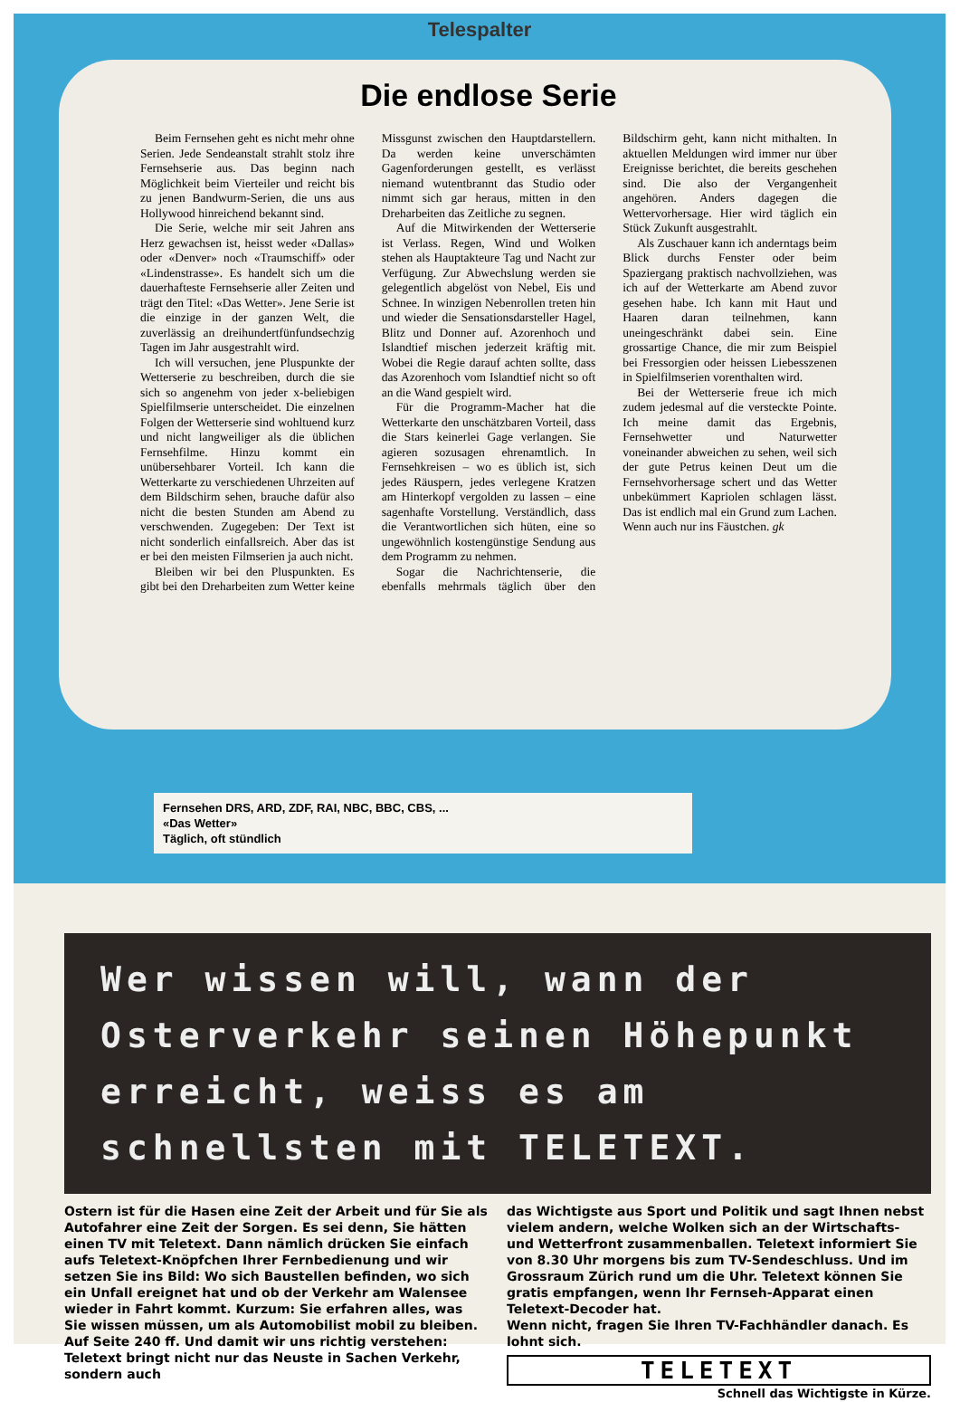Telespalter
Die endlose Serie
Beim Fernsehen geht es nicht mehr ohne Serien. Jede Sendeanstalt strahlt stolz ihre Fernsehserie aus. Das beginn nach Möglichkeit beim Vierteiler und reicht bis zu jenen Bandwurm-Serien, die uns aus Hollywood hinreichend bekannt sind.
Die Serie, welche mir seit Jahren ans Herz gewachsen ist, heisst weder «Dallas» oder «Denver» noch «Traumschiff» oder «Lindenstrasse». Es handelt sich um die dauerhafteste Fernsehserie aller Zeiten und trägt den Titel: «Das Wetter». Jene Serie ist die einzige in der ganzen Welt, die zuverlässig an dreihundertfünfundsechzig Tagen im Jahr ausgestrahlt wird.
Ich will versuchen, jene Pluspunkte der Wetterserie zu beschreiben, durch die sie sich so angenehm von jeder x-beliebigen Spielfilmserie unterscheidet. Die einzelnen Folgen der Wetterserie sind wohltuend kurz und nicht langweiliger als die üblichen Fernsehfilme. Hinzu kommt ein unübersehbarer Vorteil. Ich kann die Wetterkarte zu verschiedenen Uhrzeiten auf dem Bildschirm sehen, brauche dafür also nicht die besten Stunden am Abend zu verschwenden. Zugegeben: Der Text ist nicht sonderlich einfallsreich. Aber das ist er bei den meisten Filmserien ja auch nicht.
Bleiben wir bei den Pluspunkten. Es gibt bei den Dreharbeiten zum Wetter keine Missgunst zwischen den Hauptdarstellern. Da werden keine unverschämten Gagenforderungen gestellt, es verlässt niemand wutentbrannt das Studio oder nimmt sich gar heraus, mitten in den Dreharbeiten das Zeitliche zu segnen.
Auf die Mitwirkenden der Wetterserie ist Verlass. Regen, Wind und Wolken stehen als Hauptakteure Tag und Nacht zur Verfügung. Zur Abwechslung werden sie gelegentlich abgelöst von Nebel, Eis und Schnee. In winzigen Nebenrollen treten hin und wieder die Sensationsdarsteller Hagel, Blitz und Donner auf. Azorenhoch und Islandtief mischen jederzeit kräftig mit. Wobei die Regie darauf achten sollte, dass das Azorenhoch vom Islandtief nicht so oft an die Wand gespielt wird.
Für die Programm-Macher hat die Wetterkarte den unschätzbaren Vorteil, dass die Stars keinerlei Gage verlangen. Sie agieren sozusagen ehrenamtlich. In Fernsehkreisen – wo es üblich ist, sich jedes Räuspern, jedes verlegene Kratzen am Hinterkopf vergolden zu lassen – eine sagenhafte Vorstellung. Verständlich, dass die Verantwortlichen sich hüten, eine so ungewöhnlich kostengünstige Sendung aus dem Programm zu nehmen.
Sogar die Nachrichtenserie, die ebenfalls mehrmals täglich über den Bildschirm geht, kann nicht mithalten. In aktuellen Meldungen wird immer nur über Ereignisse berichtet, die bereits geschehen sind. Die also der Vergangenheit angehören. Anders dagegen die Wettervorhersage. Hier wird täglich ein Stück Zukunft ausgestrahlt.
Als Zuschauer kann ich anderntags beim Blick durchs Fenster oder beim Spaziergang praktisch nachvollziehen, was ich auf der Wetterkarte am Abend zuvor gesehen habe. Ich kann mit Haut und Haaren daran teilnehmen, kann uneingeschränkt dabei sein. Eine grossartige Chance, die mir zum Beispiel bei Fressorgien oder heissen Liebesszenen in Spielfilmserien vorenthalten wird.
Bei der Wetterserie freue ich mich zudem jedesmal auf die versteckte Pointe. Ich meine damit das Ergebnis, Fernsehwetter und Naturwetter voneinander abweichen zu sehen, weil sich der gute Petrus keinen Deut um die Fernsehvorhersage schert und das Wetter unbekümmert Kapriolen schlagen lässt. Das ist endlich mal ein Grund zum Lachen. Wenn auch nur ins Fäustchen. gk
Fernsehen DRS, ARD, ZDF, RAI, NBC, BBC, CBS, ...
«Das Wetter»
Täglich, oft stündlich
Wer wissen will, wann der Osterverkehr seinen Höhepunkt erreicht, weiss es am schnellsten mit TELETEXT.
Ostern ist für die Hasen eine Zeit der Arbeit und für Sie als Autofahrer eine Zeit der Sorgen. Es sei denn, Sie hätten einen TV mit Teletext. Dann nämlich drücken Sie einfach aufs Teletext-Knöpfchen Ihrer Fernbedienung und wir setzen Sie ins Bild: Wo sich Baustellen befinden, wo sich ein Unfall ereignet hat und ob der Verkehr am Walensee wieder in Fahrt kommt. Kurzum: Sie erfahren alles, was Sie wissen müssen, um als Automobilist mobil zu bleiben. Auf Seite 240 ff. Und damit wir uns richtig verstehen: Teletext bringt nicht nur das Neuste in Sachen Verkehr, sondern auch
das Wichtigste aus Sport und Politik und sagt Ihnen nebst vielem andern, welche Wolken sich an der Wirtschafts- und Wetterfront zusammenballen. Teletext informiert Sie von 8.30 Uhr morgens bis zum TV-Sendeschluss. Und im Grossraum Zürich rund um die Uhr. Teletext können Sie gratis empfangen, wenn Ihr Fernseh-Apparat einen Teletext-Decoder hat.
Wenn nicht, fragen Sie Ihren TV-Fachhändler danach. Es lohnt sich.
TELETEXT
Schnell das Wichtigste in Kürze.